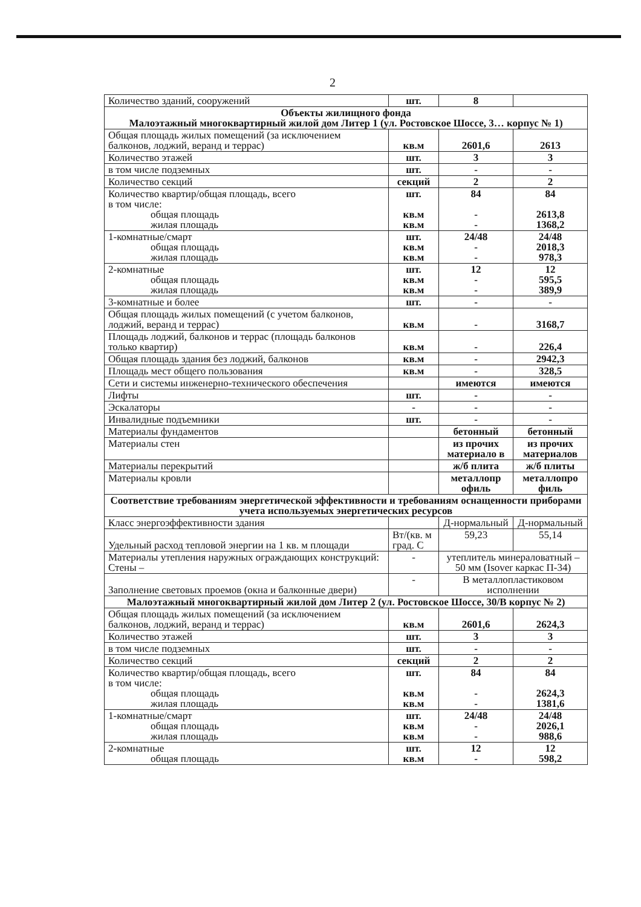2
| Количество зданий, сооружений | шт. | 8 | |
| Объекты жилищного фонда Малоэтажный многоквартирный жилой дом Литер 1 (ул. Ростовское Шоссе, 3… корпус № 1) | | | |
| Общая площадь жилых помещений (за исключением балконов, лоджий, веранд и террас) | кв.м | 2601,6 | 2613 |
| Количество этажей | шт. | 3 | 3 |
| в том числе подземных | шт. | - | - |
| Количество секций | секций | 2 | 2 |
| Количество квартир/общая площадь, всего в том числе: общая площадь жилая площадь | шт. кв.м кв.м | 84 - - | 84 2613,8 1368,2 |
| 1-комнатные/смарт общая площадь жилая площадь | шт. кв.м кв.м | 24/48 - - | 24/48 2018,3 978,3 |
| 2-комнатные общая площадь жилая площадь | шт. кв.м кв.м | 12 - - | 12 595,5 389,9 |
| 3-комнатные и более | шт. | - | - |
| Общая площадь жилых помещений (с учетом балконов, лоджий, веранд и террас) | кв.м | - | 3168,7 |
| Площадь лоджий, балконов и террас (площадь балконов только квартир) | кв.м | - | 226,4 |
| Общая площадь здания без лоджий, балконов | кв.м | - | 2942,3 |
| Площадь мест общего пользования | кв.м | - | 328,5 |
| Сети и системы инженерно-технического обеспечения | | имеются | имеются |
| Лифты | шт. | - | - |
| Эскалаторы | - | - | - |
| Инвалидные подъемники | шт. | - | - |
| Материалы фундаментов | | бетонный | бетонный |
| Материалы стен | | из прочих материало в | из прочих материалов |
| Материалы перекрытий | | ж/б плита | ж/б плиты |
| Материалы кровли | | металлопр офиль | металлопро филь |
| Соответствие требованиям энергетической эффективности и требованиям оснащенности приборами учета используемых энергетических ресурсов | | | |
| Класс энергоэффективности здания | | Д-нормальный | Д-нормальный |
| Удельный расход тепловой энергии на 1 кв. м площади | Вт/(кв. м град. С | 59,23 | 55,14 |
| Материалы утепления наружных ограждающих конструкций: Стены – | - | утеплитель минераловатный – 50 мм (Isover каркас П-34) | |
| Заполнение световых проемов (окна и балконные двери) | - | В металлопластиковом исполнении | |
| Малоэтажный многоквартирный жилой дом Литер 2 (ул. Ростовское Шоссе, 30/В корпус № 2) | | | |
| Общая площадь жилых помещений (за исключением балконов, лоджий, веранд и террас) | кв.м | 2601,6 | 2624,3 |
| Количество этажей | шт. | 3 | 3 |
| в том числе подземных | шт. | - | - |
| Количество секций | секций | 2 | 2 |
| Количество квартир/общая площадь, всего в том числе: общая площадь жилая площадь | шт. кв.м кв.м | 84 - - | 84 2624,3 1381,6 |
| 1-комнатные/смарт общая площадь жилая площадь | шт. кв.м кв.м | 24/48 - - | 24/48 2026,1 988,6 |
| 2-комнатные общая площадь | шт. кв.м | 12 - | 12 598,2 |